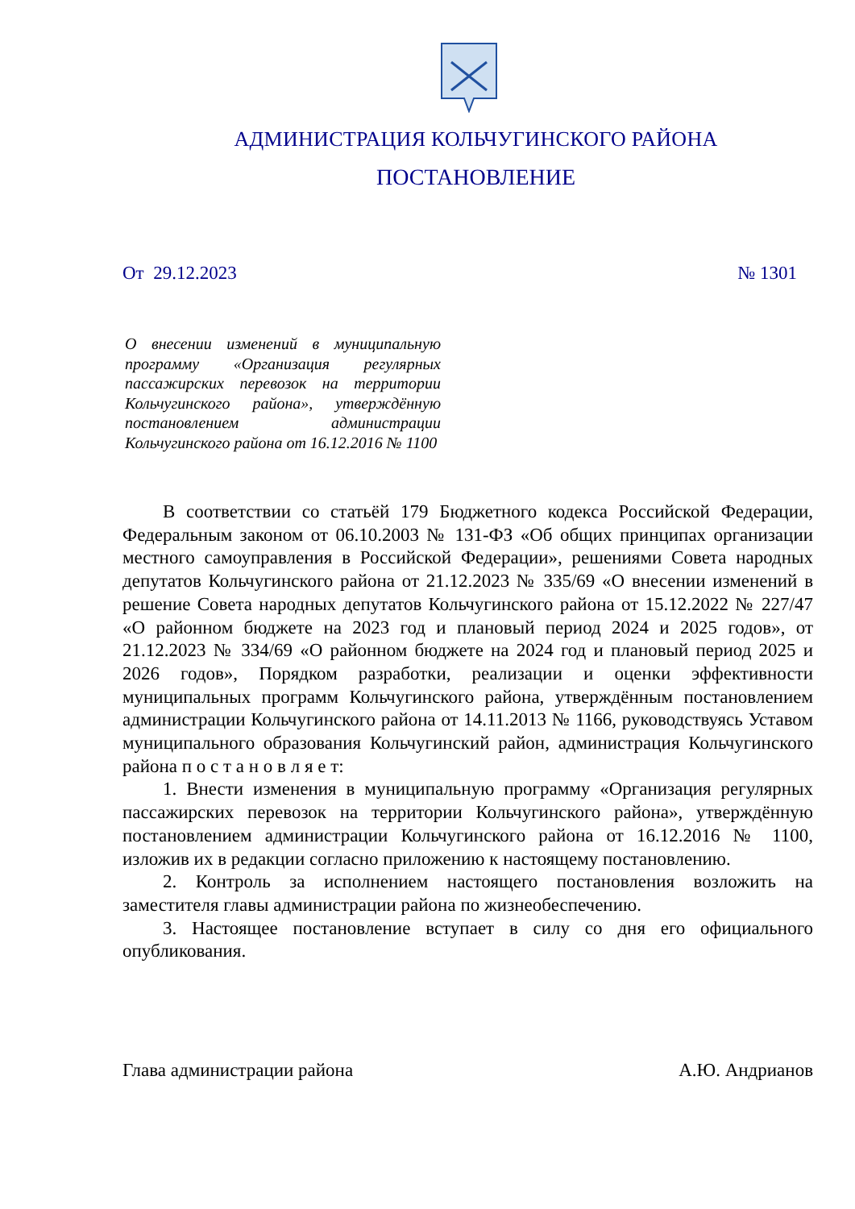АДМИНИСТРАЦИЯ КОЛЬЧУГИНСКОГО РАЙОНА
ПОСТАНОВЛЕНИЕ
От 29.12.2023 № 1301
О внесении изменений в муниципальную программу «Организация регулярных пассажирских перевозок на территории Кольчугинского района», утверждённую постановлением администрации Кольчугинского района от 16.12.2016 № 1100
В соответствии со статьёй 179 Бюджетного кодекса Российской Федерации, Федеральным законом от 06.10.2003 № 131-ФЗ «Об общих принципах организации местного самоуправления в Российской Федерации», решениями Совета народных депутатов Кольчугинского района от 21.12.2023 № 335/69 «О внесении изменений в решение Совета народных депутатов Кольчугинского района от 15.12.2022 № 227/47 «О районном бюджете на 2023 год и плановый период 2024 и 2025 годов», от 21.12.2023 № 334/69 «О районном бюджете на 2024 год и плановый период 2025 и 2026 годов», Порядком разработки, реализации и оценки эффективности муниципальных программ Кольчугинского района, утверждённым постановлением администрации Кольчугинского района от 14.11.2013 № 1166, руководствуясь Уставом муниципального образования Кольчугинский район, администрация Кольчугинского района п о с т а н о в л я е т:
1. Внести изменения в муниципальную программу «Организация регулярных пассажирских перевозок на территории Кольчугинского района», утверждённую постановлением администрации Кольчугинского района от 16.12.2016 № 1100, изложив их в редакции согласно приложению к настоящему постановлению.
2. Контроль за исполнением настоящего постановления возложить на заместителя главы администрации района по жизнеобеспечению.
3. Настоящее постановление вступает в силу со дня его официального опубликования.
Глава администрации района А.Ю. Андрианов